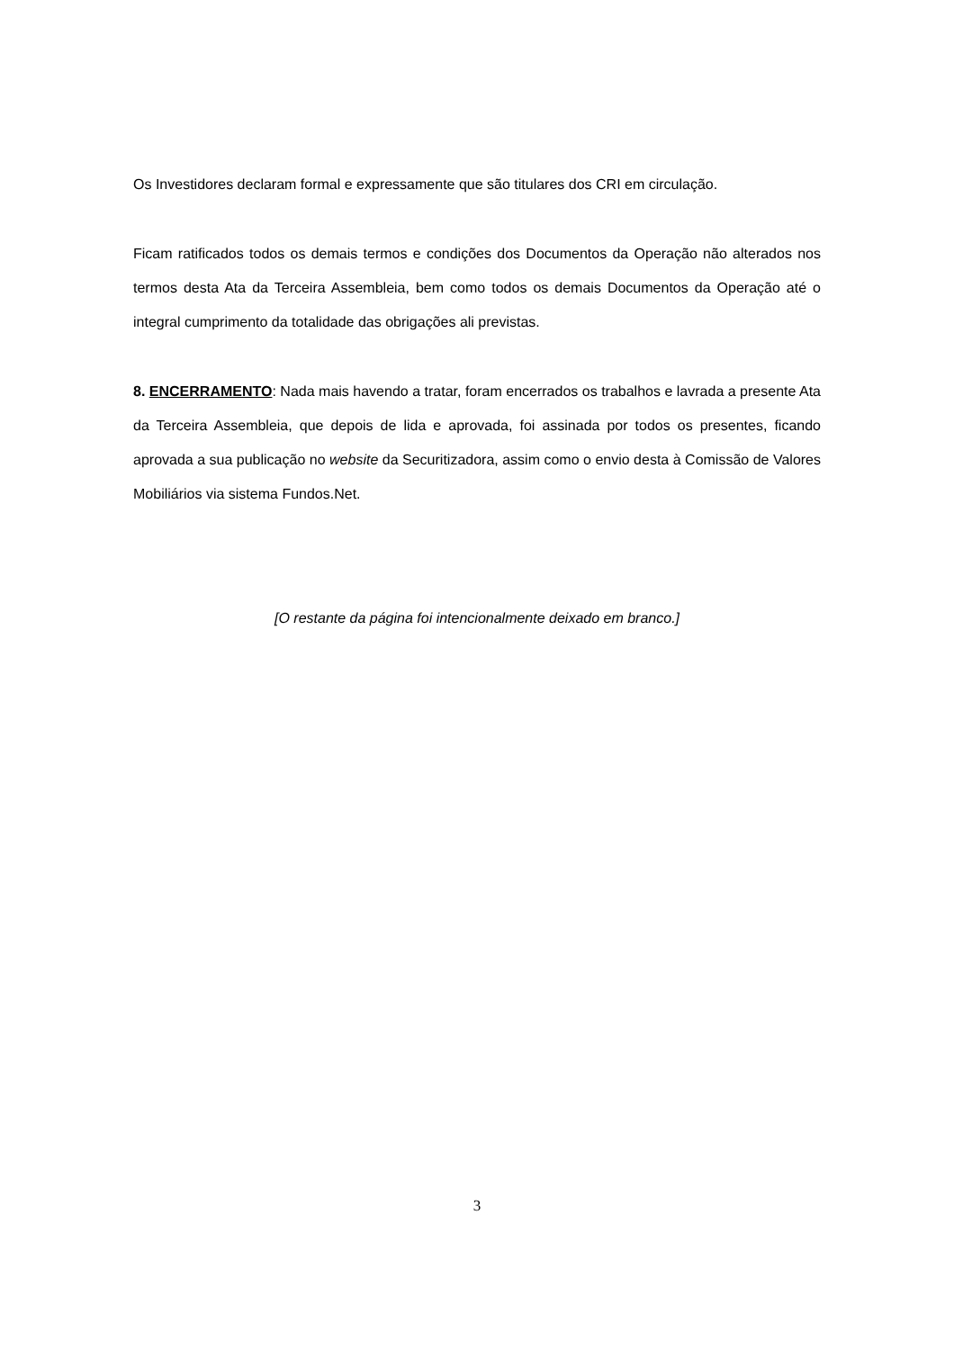Os Investidores declaram formal e expressamente que são titulares dos CRI em circulação.
Ficam ratificados todos os demais termos e condições dos Documentos da Operação não alterados nos termos desta Ata da Terceira Assembleia, bem como todos os demais Documentos da Operação até o integral cumprimento da totalidade das obrigações ali previstas.
8. ENCERRAMENTO: Nada mais havendo a tratar, foram encerrados os trabalhos e lavrada a presente Ata da Terceira Assembleia, que depois de lida e aprovada, foi assinada por todos os presentes, ficando aprovada a sua publicação no website da Securitizadora, assim como o envio desta à Comissão de Valores Mobiliários via sistema Fundos.Net.
[O restante da página foi intencionalmente deixado em branco.]
3